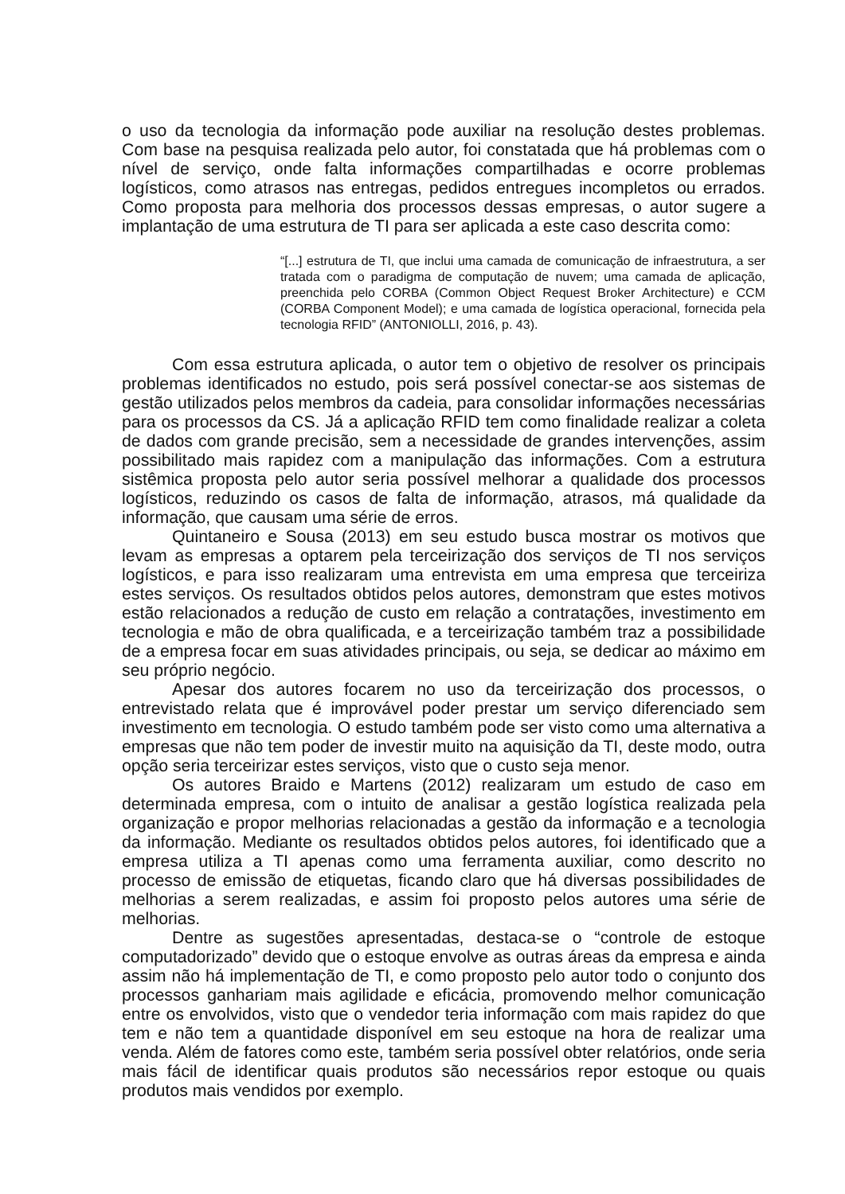o uso da tecnologia da informação pode auxiliar na resolução destes problemas. Com base na pesquisa realizada pelo autor, foi constatada que há problemas com o nível de serviço, onde falta informações compartilhadas e ocorre problemas logísticos, como atrasos nas entregas, pedidos entregues incompletos ou errados. Como proposta para melhoria dos processos dessas empresas, o autor sugere a implantação de uma estrutura de TI para ser aplicada a este caso descrita como:
“[...] estrutura de TI, que inclui uma camada de comunicação de infraestrutura, a ser tratada com o paradigma de computação de nuvem; uma camada de aplicação, preenchida pelo CORBA (Common Object Request Broker Architecture) e CCM (CORBA Component Model); e uma camada de logística operacional, fornecida pela tecnologia RFID” (ANTONIOLLI, 2016, p. 43).
Com essa estrutura aplicada, o autor tem o objetivo de resolver os principais problemas identificados no estudo, pois será possível conectar-se aos sistemas de gestão utilizados pelos membros da cadeia, para consolidar informações necessárias para os processos da CS. Já a aplicação RFID tem como finalidade realizar a coleta de dados com grande precisão, sem a necessidade de grandes intervenções, assim possibilitado mais rapidez com a manipulação das informações. Com a estrutura sistêmica proposta pelo autor seria possível melhorar a qualidade dos processos logísticos, reduzindo os casos de falta de informação, atrasos, má qualidade da informação, que causam uma série de erros.
Quintaneiro e Sousa (2013) em seu estudo busca mostrar os motivos que levam as empresas a optarem pela terceirização dos serviços de TI nos serviços logísticos, e para isso realizaram uma entrevista em uma empresa que terceiriza estes serviços. Os resultados obtidos pelos autores, demonstram que estes motivos estão relacionados a redução de custo em relação a contratações, investimento em tecnologia e mão de obra qualificada, e a terceirização também traz a possibilidade de a empresa focar em suas atividades principais, ou seja, se dedicar ao máximo em seu próprio negócio.
Apesar dos autores focarem no uso da terceirização dos processos, o entrevistado relata que é improvável poder prestar um serviço diferenciado sem investimento em tecnologia. O estudo também pode ser visto como uma alternativa a empresas que não tem poder de investir muito na aquisição da TI, deste modo, outra opção seria terceirizar estes serviços, visto que o custo seja menor.
Os autores Braido e Martens (2012) realizaram um estudo de caso em determinada empresa, com o intuito de analisar a gestão logística realizada pela organização e propor melhorias relacionadas a gestão da informação e a tecnologia da informação. Mediante os resultados obtidos pelos autores, foi identificado que a empresa utiliza a TI apenas como uma ferramenta auxiliar, como descrito no processo de emissão de etiquetas, ficando claro que há diversas possibilidades de melhorias a serem realizadas, e assim foi proposto pelos autores uma série de melhorias.
Dentre as sugestões apresentadas, destaca-se o “controle de estoque computadorizado” devido que o estoque envolve as outras áreas da empresa e ainda assim não há implementação de TI, e como proposto pelo autor todo o conjunto dos processos ganhariam mais agilidade e eficácia, promovendo melhor comunicação entre os envolvidos, visto que o vendedor teria informação com mais rapidez do que tem e não tem a quantidade disponível em seu estoque na hora de realizar uma venda. Além de fatores como este, também seria possível obter relatórios, onde seria mais fácil de identificar quais produtos são necessários repor estoque ou quais produtos mais vendidos por exemplo.